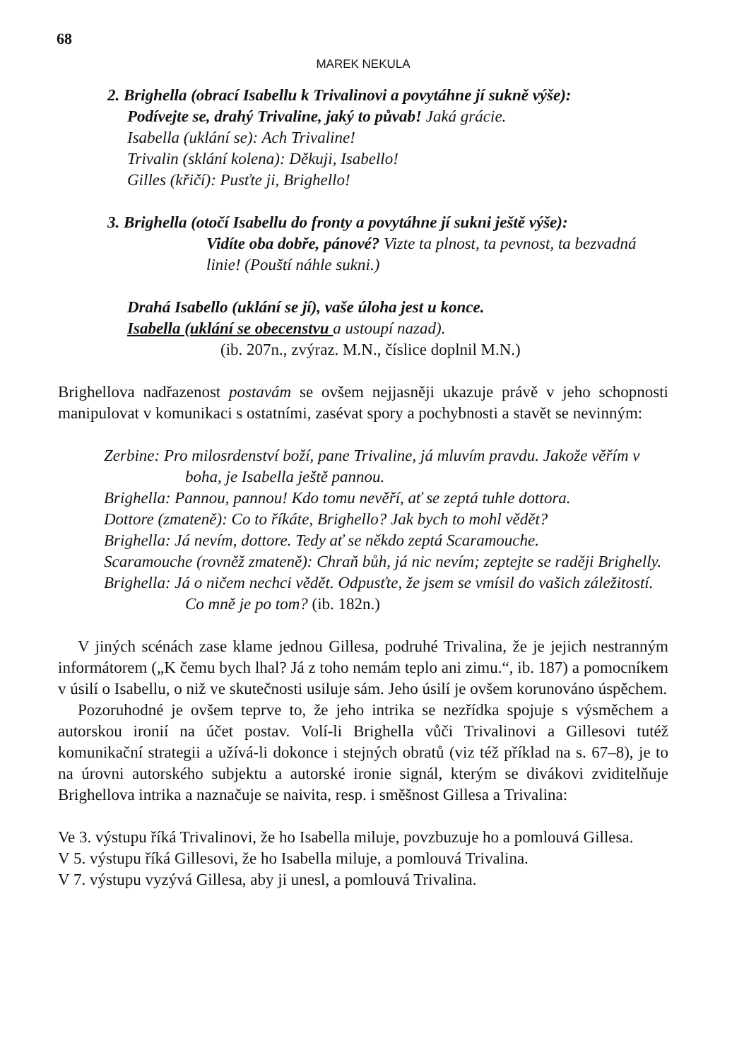68
MAREK NEKULA
2. Brighella (obrací Isabellu k Trivalinovi a povytáhne jí sukně výše):
Podívejte se, drahý Trivaline, jaký to půvab! Jaká grácie.
Isabella (uklání se): Ach Trivaline!
Trivalin (sklání kolena): Děkuji, Isabello!
Gilles (křičí): Pusťte ji, Brighello!
3. Brighella (otočí Isabellu do fronty a povytáhne jí sukni ještě výše):
Vidíte oba dobře, pánové? Vizte ta plnost, ta pevnost, ta bezvadná linie! (Pouští náhle sukni.)
Drahá Isabello (uklání se jí), vaše úloha jest u konce.
Isabella (uklání se obecenstvu a ustoupí nazad).
(ib. 207n., zvýraz. M.N., číslice doplnil M.N.)
Brighellova nadřazenost postavám se ovšem nejjasněji ukazuje právě v jeho schopnosti manipulovat v komunikaci s ostatními, zasévat spory a pochybnosti a stavět se nevinným:
Zerbine: Pro milosrdenství boží, pane Trivaline, já mluvím pravdu. Jakože věřím v boha, je Isabella ještě pannou.
Brighella: Pannou, pannou! Kdo tomu nevěří, ať se zeptá tuhle dottora.
Dottore (zmateně): Co to říkáte, Brighello? Jak bych to mohl vědět?
Brighella: Já nevím, dottore. Tedy ať se někdo zeptá Scaramouche.
Scaramouche (rovněž zmateně): Chraň bůh, já nic nevím; zeptejte se raději Brighelly.
Brighella: Já o ničem nechci vědět. Odpusťte, že jsem se vmísil do vašich záležitostí. Co mně je po tom? (ib. 182n.)
V jiných scénách zase klame jednou Gillesa, podruhé Trivalina, že je jejich nestranným informátorem („K čemu bych lhal? Já z toho nemám teplo ani zimu.“, ib. 187) a pomocníkem v úsilí o Isabellu, o niž ve skutečnosti usiluje sám. Jeho úsilí je ovšem korunováno úspěchem.
Pozoruhodné je ovšem teprve to, že jeho intrika se nezřídka spojuje s výsměchem a autorskou ironií na účet postav. Volí-li Brighella vůči Trivalinovi a Gillesovi tutéž komunikační strategii a užívá-li dokonce i stejných obratů (viz též příklad na s. 67–8), je to na úrovni autorského subjektu a autorské ironie signál, kterým se divákovi zviditelňuje Brighellova intrika a naznačuje se naivita, resp. i směšnost Gillesa a Trivalina:
Ve 3. výstupu říká Trivalinovi, že ho Isabella miluje, povzbuzuje ho a pomlouvá Gillesa.
V 5. výstupu říká Gillesovi, že ho Isabella miluje, a pomlouvá Trivalina.
V 7. výstupu vyzývá Gillesa, aby ji unesl, a pomlouvá Trivalina.